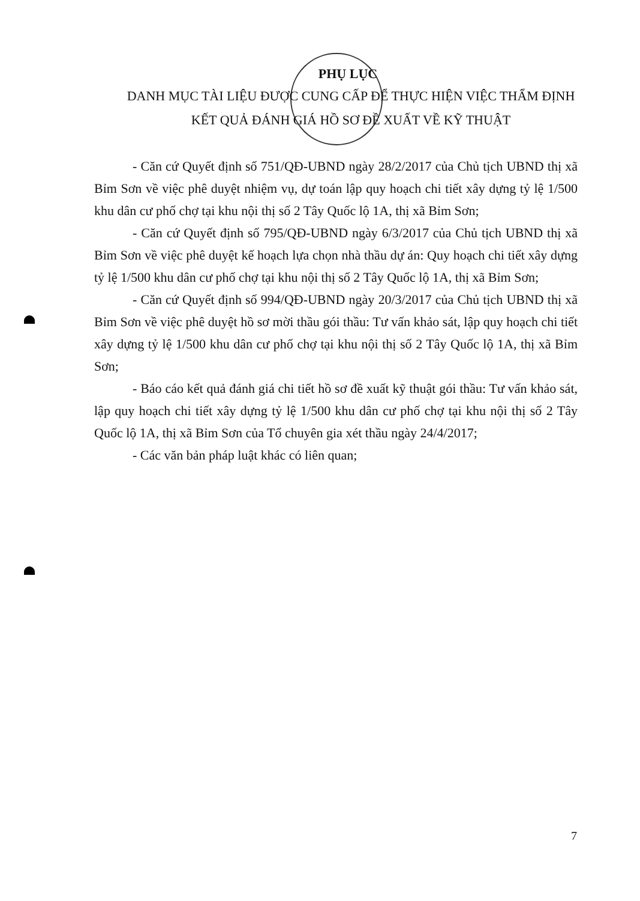PHỤ LỤC
DANH MỤC TÀI LIỆU ĐƯỢC CUNG CẤP ĐỂ THỰC HIỆN VIỆC THẨM ĐỊNH KẾT QUẢ ĐÁNH GIÁ HỒ SƠ ĐỀ XUẤT VỀ KỸ THUẬT
- Căn cứ Quyết định số 751/QĐ-UBND ngày 28/2/2017 của Chủ tịch UBND thị xã Bỉm Sơn về việc phê duyệt nhiệm vụ, dự toán lập quy hoạch chi tiết xây dựng tỷ lệ 1/500 khu dân cư phố chợ tại khu nội thị số 2 Tây Quốc lộ 1A, thị xã Bỉm Sơn;
- Căn cứ Quyết định số 795/QĐ-UBND ngày 6/3/2017 của Chủ tịch UBND thị xã Bỉm Sơn về việc phê duyệt kế hoạch lựa chọn nhà thầu dự án: Quy hoạch chi tiết xây dựng tỷ lệ 1/500 khu dân cư phố chợ tại khu nội thị số 2 Tây Quốc lộ 1A, thị xã Bỉm Sơn;
- Căn cứ Quyết định số 994/QĐ-UBND ngày 20/3/2017 của Chủ tịch UBND thị xã Bỉm Sơn về việc phê duyệt hồ sơ mời thầu gói thầu: Tư vấn khảo sát, lập quy hoạch chi tiết xây dựng tỷ lệ 1/500 khu dân cư phố chợ tại khu nội thị số 2 Tây Quốc lộ 1A, thị xã Bỉm Sơn;
- Báo cáo kết quả đánh giá chi tiết hồ sơ đề xuất kỹ thuật gói thầu: Tư vấn khảo sát, lập quy hoạch chi tiết xây dựng tỷ lệ 1/500 khu dân cư phố chợ tại khu nội thị số 2 Tây Quốc lộ 1A, thị xã Bỉm Sơn của Tổ chuyên gia xét thầu ngày 24/4/2017;
- Các văn bản pháp luật khác có liên quan;
7